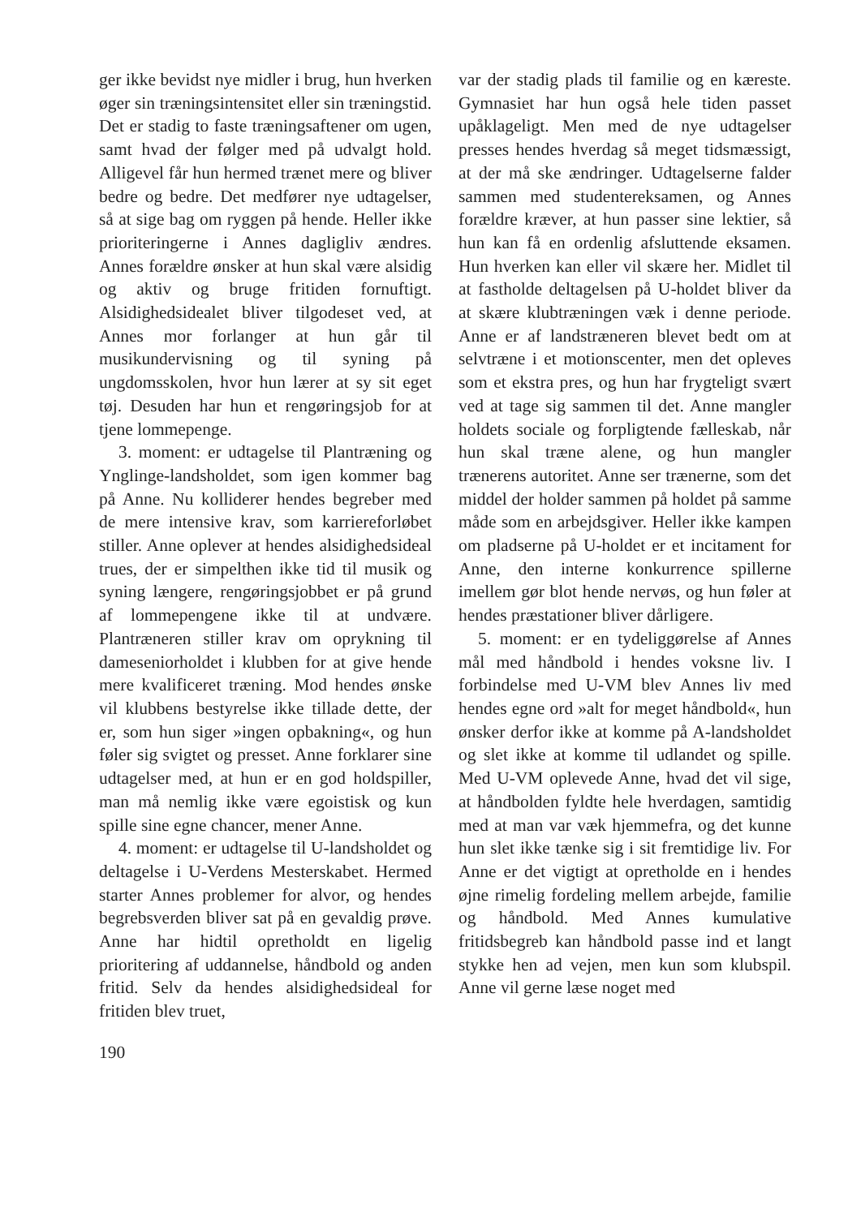ger ikke bevidst nye midler i brug, hun hverken øger sin træningsintensitet eller sin træningstid. Det er stadig to faste træningsaftener om ugen, samt hvad der følger med på udvalgt hold. Alligevel får hun hermed trænet mere og bliver bedre og bedre. Det medfører nye udtagelser, så at sige bag om ryggen på hende. Heller ikke prioriteringerne i Annes dagligliv ændres. Annes forældre ønsker at hun skal være alsidig og aktiv og bruge fritiden fornuftigt. Alsidighedsidealet bliver tilgodeset ved, at Annes mor forlanger at hun går til musikundervisning og til syning på ungdomsskolen, hvor hun lærer at sy sit eget tøj. Desuden har hun et rengøringsjob for at tjene lommepenge.
3. moment: er udtagelse til Plantræning og Ynglinge-landsholdet, som igen kommer bag på Anne. Nu kolliderer hendes begreber med de mere intensive krav, som karriereforløbet stiller. Anne oplever at hendes alsidighedsideal trues, der er simpelthen ikke tid til musik og syning længere, rengøringsjobbet er på grund af lommepengene ikke til at undvære. Plantræneren stiller krav om oprykning til dameseniorholdet i klubben for at give hende mere kvalificeret træning. Mod hendes ønske vil klubbens bestyrelse ikke tillade dette, der er, som hun siger »ingen opbakning«, og hun føler sig svigtet og presset. Anne forklarer sine udtagelser med, at hun er en god holdspiller, man må nemlig ikke være egoistisk og kun spille sine egne chancer, mener Anne.
4. moment: er udtagelse til U-landsholdet og deltagelse i U-Verdens Mesterskabet. Hermed starter Annes problemer for alvor, og hendes begrebsverden bliver sat på en gevaldig prøve. Anne har hidtil opretholdt en ligelig prioritering af uddannelse, håndbold og anden fritid. Selv da hendes alsidighedsideal for fritiden blev truet,
var der stadig plads til familie og en kæreste. Gymnasiet har hun også hele tiden passet upåklageligt. Men med de nye udtagelser presses hendes hverdag så meget tidsmæssigt, at der må ske ændringer. Udtagelserne falder sammen med studentereksamen, og Annes forældre kræver, at hun passer sine lektier, så hun kan få en ordenlig afsluttende eksamen. Hun hverken kan eller vil skære her. Midlet til at fastholde deltagelsen på U-holdet bliver da at skære klubtræningen væk i denne periode. Anne er af landstræneren blevet bedt om at selvtræne i et motionscenter, men det opleves som et ekstra pres, og hun har frygteligt svært ved at tage sig sammen til det. Anne mangler holdets sociale og forpligtende fælleskab, når hun skal træne alene, og hun mangler trænerens autoritet. Anne ser trænerne, som det middel der holder sammen på holdet på samme måde som en arbejdsgiver. Heller ikke kampen om pladserne på U-holdet er et incitament for Anne, den interne konkurrence spillerne imellem gør blot hende nervøs, og hun føler at hendes præstationer bliver dårligere.
5. moment: er en tydeliggørelse af Annes mål med håndbold i hendes voksne liv. I forbindelse med U-VM blev Annes liv med hendes egne ord »alt for meget håndbold«, hun ønsker derfor ikke at komme på A-landsholdet og slet ikke at komme til udlandet og spille. Med U-VM oplevede Anne, hvad det vil sige, at håndbolden fyldte hele hverdagen, samtidig med at man var væk hjemmefra, og det kunne hun slet ikke tænke sig i sit fremtidige liv. For Anne er det vigtigt at opretholde en i hendes øjne rimelig fordeling mellem arbejde, familie og håndbold. Med Annes kumulative fritidsbegreb kan håndbold passe ind et langt stykke hen ad vejen, men kun som klubspil. Anne vil gerne læse noget med
190